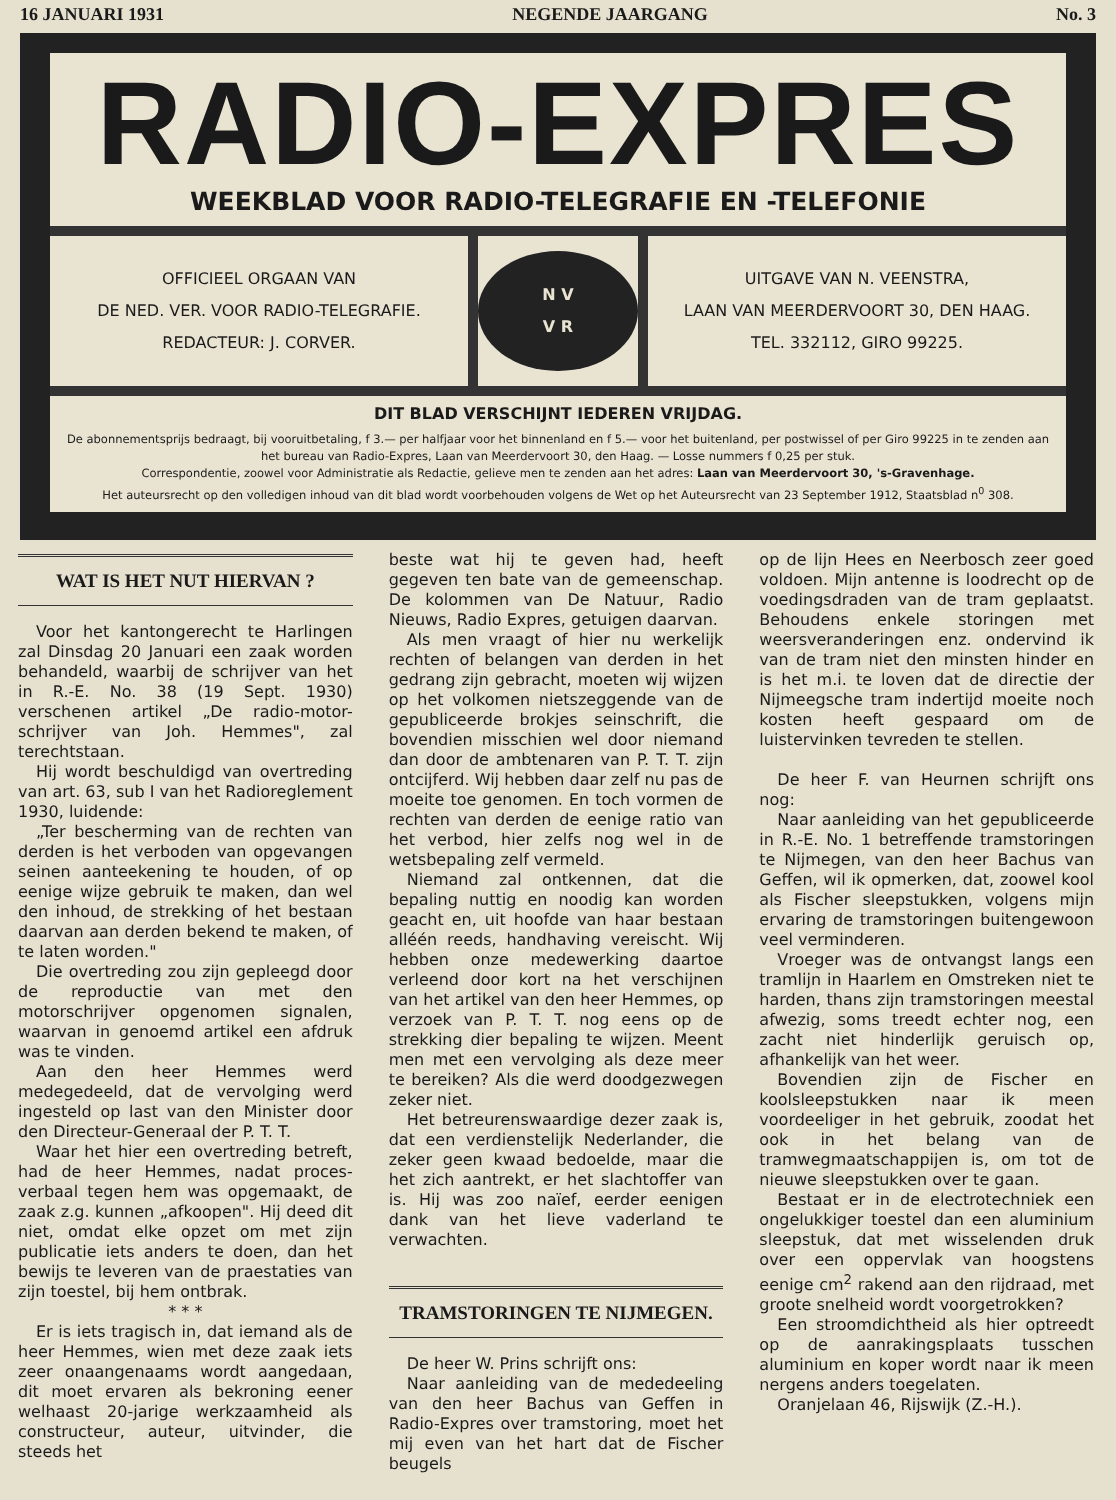16 JANUARI 1931 NEGENDE JAARGANG No. 3
RADIO-EXPRES
WEEKBLAD VOOR RADIO-TELEGRAFIE EN -TELEFONIE
OFFICIEEL ORGAAN VAN
DE NED. VER. VOOR RADIO-TELEGRAFIE.
REDACTEUR: J. CORVER.
N V
V R
UITGAVE VAN N. VEENSTRA,
LAAN VAN MEERDERVOORT 30, DEN HAAG.
TEL. 332112, GIRO 99225.
DIT BLAD VERSCHIJNT IEDEREN VRIJDAG.
De abonnementsprijs bedraagt, bij vooruitbetaling, f 3.— per halfjaar voor het binnenland en f 5.— voor het buitenland, per postwissel of per Giro 99225 in te zenden aan het bureau van Radio-Expres, Laan van Meerdervoort 30, den Haag. — Losse nummers f 0,25 per stuk.
Correspondentie, zoowel voor Administratie als Redactie, gelieve men te zenden aan het adres: Laan van Meerdervoort 30, 's-Gravenhage.
Het auteursrecht op den volledigen inhoud van dit blad wordt voorbehouden volgens de Wet op het Auteursrecht van 23 September 1912, Staatsblad n<sup>0</sup> 308.
WAT IS HET NUT HIERVAN ?
Voor het kantongerecht te Harlingen zal Dinsdag 20 Januari een zaak worden behandeld, waarbij de schrijver van het in R.-E. No. 38 (19 Sept. 1930) verschenen artikel „De radio-motor-schrijver van Joh. Hemmes", zal terechtstaan.
Hij wordt beschuldigd van overtreding van art. 63, sub I van het Radioreglement 1930, luidende:
„Ter bescherming van de rechten van derden is het verboden van opgevangen seinen aanteekening te houden, of op eenige wijze gebruik te maken, dan wel den inhoud, de strekking of het bestaan daarvan aan derden bekend te maken, of te laten worden."
Die overtreding zou zijn gepleegd door de reproductie van met den motorschrijver opgenomen signalen, waarvan in genoemd artikel een afdruk was te vinden.
Aan den heer Hemmes werd medegedeeld, dat de vervolging werd ingesteld op last van den Minister door den Directeur-Generaal der P. T. T.
Waar het hier een overtreding betreft, had de heer Hemmes, nadat proces-verbaal tegen hem was opgemaakt, de zaak z.g. kunnen „afkoopen". Hij deed dit niet, omdat elke opzet om met zijn publicatie iets anders te doen, dan het bewijs te leveren van de praestaties van zijn toestel, bij hem ontbrak.
* * *
Er is iets tragisch in, dat iemand als de heer Hemmes, wien met deze zaak iets zeer onaangenaams wordt aangedaan, dit moet ervaren als bekroning eener welhaast 20-jarige werkzaamheid als constructeur, auteur, uitvinder, die steeds het
beste wat hij te geven had, heeft gegeven ten bate van de gemeenschap. De kolommen van De Natuur, Radio Nieuws, Radio Expres, getuigen daarvan.
Als men vraagt of hier nu werkelijk rechten of belangen van derden in het gedrang zijn gebracht, moeten wij wijzen op het volkomen nietszeggende van de gepubliceerde brokjes seinschrift, die bovendien misschien wel door niemand dan door de ambtenaren van P. T. T. zijn ontcijferd. Wij hebben daar zelf nu pas de moeite toe genomen. En toch vormen de rechten van derden de eenige ratio van het verbod, hier zelfs nog wel in de wetsbepaling zelf vermeld.
Niemand zal ontkennen, dat die bepaling nuttig en noodig kan worden geacht en, uit hoofde van haar bestaan alléén reeds, handhaving vereischt. Wij hebben onze medewerking daartoe verleend door kort na het verschijnen van het artikel van den heer Hemmes, op verzoek van P. T. T. nog eens op de strekking dier bepaling te wijzen. Meent men met een vervolging als deze meer te bereiken? Als die werd doodgezwegen zeker niet.
Het betreurenswaardige dezer zaak is, dat een verdienstelijk Nederlander, die zeker geen kwaad bedoelde, maar die het zich aantrekt, er het slachtoffer van is. Hij was zoo naïef, eerder eenigen dank van het lieve vaderland te verwachten.
TRAMSTORINGEN TE NIJMEGEN.
De heer W. Prins schrijft ons:
Naar aanleiding van de mededeeling van den heer Bachus van Geffen in Radio-Expres over tramstoring, moet het mij even van het hart dat de Fischer beugels
op de lijn Hees en Neerbosch zeer goed voldoen. Mijn antenne is loodrecht op de voedingsdraden van de tram geplaatst. Behoudens enkele storingen met weersveranderingen enz. ondervind ik van de tram niet den minsten hinder en is het m.i. te loven dat de directie der Nijmeegsche tram indertijd moeite noch kosten heeft gespaard om de luistervinken tevreden te stellen.
De heer F. van Heurnen schrijft ons nog:
Naar aanleiding van het gepubliceerde in R.-E. No. 1 betreffende tramstoringen te Nijmegen, van den heer Bachus van Geffen, wil ik opmerken, dat, zoowel kool als Fischer sleepstukken, volgens mijn ervaring de tramstoringen buitengewoon veel verminderen.
Vroeger was de ontvangst langs een tramlijn in Haarlem en Omstreken niet te harden, thans zijn tramstoringen meestal afwezig, soms treedt echter nog, een zacht niet hinderlijk geruisch op, afhankelijk van het weer.
Bovendien zijn de Fischer en koolsleepstukken naar ik meen voordeeliger in het gebruik, zoodat het ook in het belang van de tramwegmaatschappijen is, om tot de nieuwe sleepstukken over te gaan.
Bestaat er in de electrotechniek een ongelukkiger toestel dan een aluminium sleepstuk, dat met wisselenden druk over een oppervlak van hoogstens eenige cm<sup>2</sup> rakend aan den rijdraad, met groote snelheid wordt voorgetrokken?
Een stroomdichtheid als hier optreedt op de aanrakingsplaats tusschen aluminium en koper wordt naar ik meen nergens anders toegelaten.
Oranjelaan 46, Rijswijk (Z.-H.).